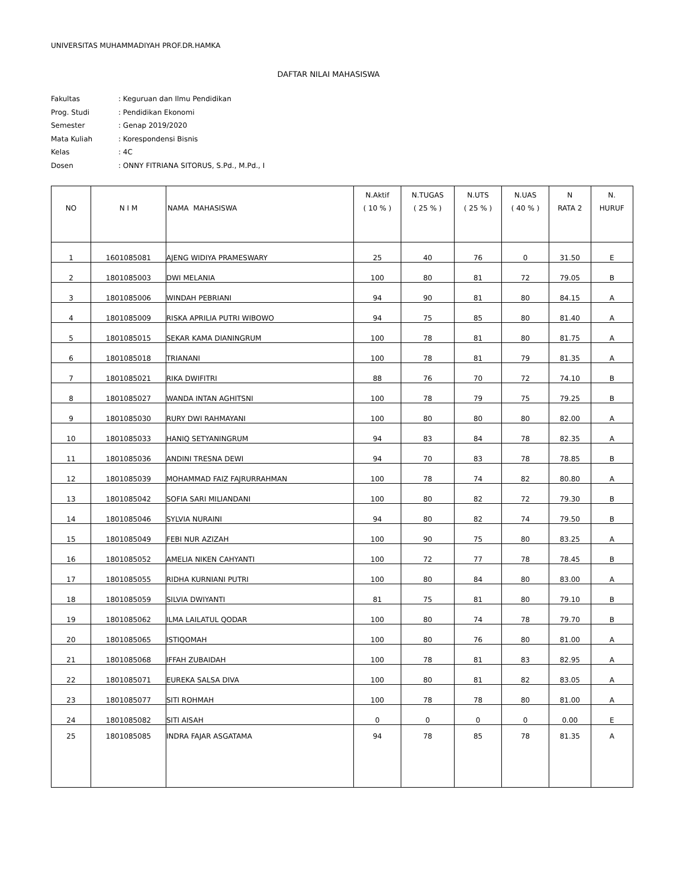UNIVERSITAS MUHAMMADIYAH PROF.DR.HAMKA
DAFTAR NILAI MAHASISWA
Fakultas: Keguruan dan Ilmu Pendidikan
Prog. Studi: Pendidikan Ekonomi
Semester: Genap 2019/2020
Mata Kuliah: Korespondensi Bisnis
Kelas: 4C
Dosen: ONNY FITRIANA SITORUS, S.Pd., M.Pd., I
| NO | N I M | NAMA MAHASISWA | N.Aktif ( 10 % ) | N.TUGAS ( 25 % ) | N.UTS ( 25 % ) | N.UAS ( 40 % ) | N RATA 2 | N. HURUF |
| --- | --- | --- | --- | --- | --- | --- | --- | --- |
| 1 | 1601085081 | AJENG WIDIYA PRAMESWARY | 25 | 40 | 76 | 0 | 31.50 | E |
| 2 | 1801085003 | DWI MELANIA | 100 | 80 | 81 | 72 | 79.05 | B |
| 3 | 1801085006 | WINDAH PEBRIANI | 94 | 90 | 81 | 80 | 84.15 | A |
| 4 | 1801085009 | RISKA APRILIA PUTRI WIBOWO | 94 | 75 | 85 | 80 | 81.40 | A |
| 5 | 1801085015 | SEKAR KAMA DIANINGRUM | 100 | 78 | 81 | 80 | 81.75 | A |
| 6 | 1801085018 | TRIANANI | 100 | 78 | 81 | 79 | 81.35 | A |
| 7 | 1801085021 | RIKA DWIFITRI | 88 | 76 | 70 | 72 | 74.10 | B |
| 8 | 1801085027 | WANDA INTAN AGHITSNI | 100 | 78 | 79 | 75 | 79.25 | B |
| 9 | 1801085030 | RURY DWI RAHMAYANI | 100 | 80 | 80 | 80 | 82.00 | A |
| 10 | 1801085033 | HANIQ SETYANINGRUM | 94 | 83 | 84 | 78 | 82.35 | A |
| 11 | 1801085036 | ANDINI TRESNA DEWI | 94 | 70 | 83 | 78 | 78.85 | B |
| 12 | 1801085039 | MOHAMMAD FAIZ FAJRURRAHMAN | 100 | 78 | 74 | 82 | 80.80 | A |
| 13 | 1801085042 | SOFIA SARI MILIANDANI | 100 | 80 | 82 | 72 | 79.30 | B |
| 14 | 1801085046 | SYLVIA NURAINI | 94 | 80 | 82 | 74 | 79.50 | B |
| 15 | 1801085049 | FEBI NUR AZIZAH | 100 | 90 | 75 | 80 | 83.25 | A |
| 16 | 1801085052 | AMELIA NIKEN CAHYANTI | 100 | 72 | 77 | 78 | 78.45 | B |
| 17 | 1801085055 | RIDHA KURNIANI PUTRI | 100 | 80 | 84 | 80 | 83.00 | A |
| 18 | 1801085059 | SILVIA DWIYANTI | 81 | 75 | 81 | 80 | 79.10 | B |
| 19 | 1801085062 | ILMA LAILATUL QODAR | 100 | 80 | 74 | 78 | 79.70 | B |
| 20 | 1801085065 | ISTIQOMAH | 100 | 80 | 76 | 80 | 81.00 | A |
| 21 | 1801085068 | IFFAH ZUBAIDAH | 100 | 78 | 81 | 83 | 82.95 | A |
| 22 | 1801085071 | EUREKA SALSA DIVA | 100 | 80 | 81 | 82 | 83.05 | A |
| 23 | 1801085077 | SITI ROHMAH | 100 | 78 | 78 | 80 | 81.00 | A |
| 24 | 1801085082 | SITI AISAH | 0 | 0 | 0 | 0 | 0.00 | E |
| 25 | 1801085085 | INDRA FAJAR ASGATAMA | 94 | 78 | 85 | 78 | 81.35 | A |